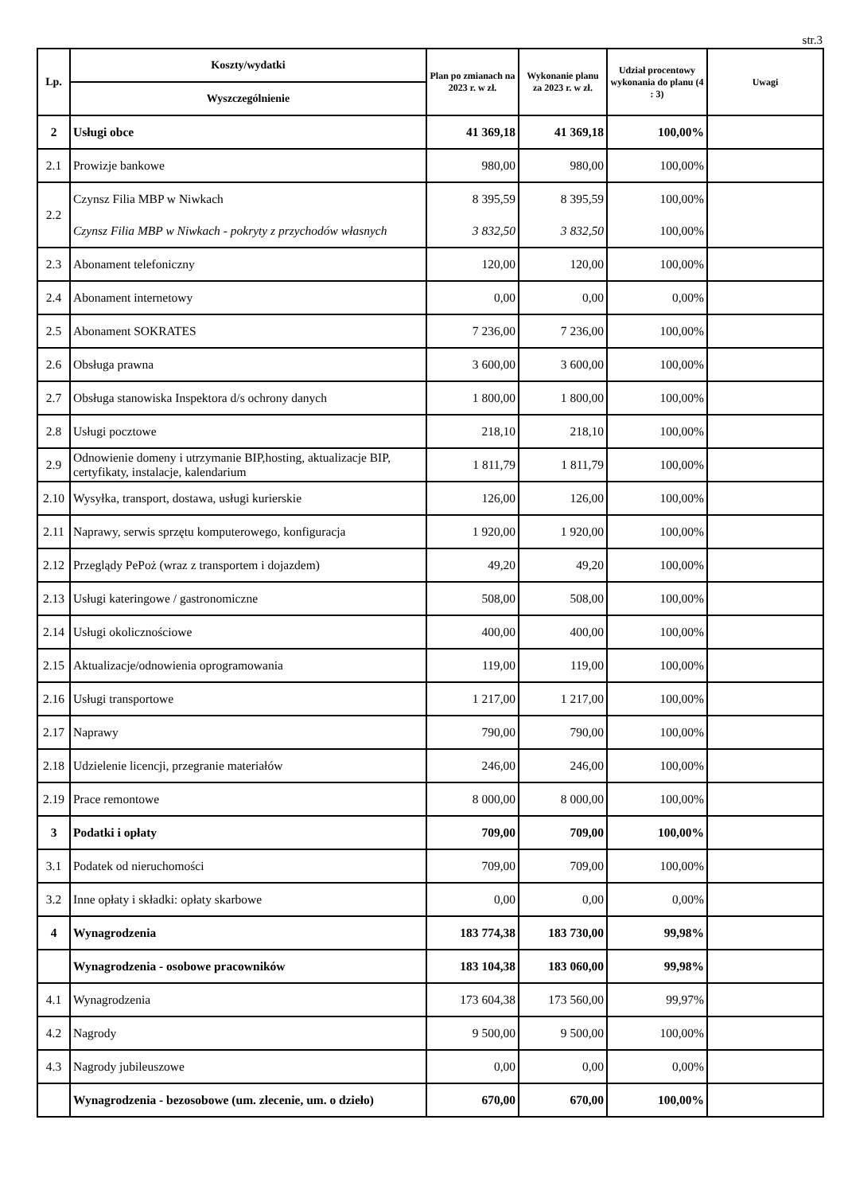str.3
| Lp. | Koszty/wydatki | Plan po zmianach na 2023 r. w zł. | Wykonanie planu za 2023 r. w zł. | Udział procentowy wykonania do planu (4 : 3) | Uwagi |
| --- | --- | --- | --- | --- | --- |
| | Wyszczególnienie | | | | |
| 2 | Usługi obce | 41 369,18 | 41 369,18 | 100,00% | |
| 2.1 | Prowizje bankowe | 980,00 | 980,00 | 100,00% | |
| 2.2 | Czynsz Filia MBP w Niwkach | 8 395,59 | 8 395,59 | 100,00% | |
| | Czynsz Filia MBP w Niwkach - pokryty z przychodów własnych | 3 832,50 | 3 832,50 | 100,00% | |
| 2.3 | Abonament telefoniczny | 120,00 | 120,00 | 100,00% | |
| 2.4 | Abonament internetowy | 0,00 | 0,00 | 0,00% | |
| 2.5 | Abonament SOKRATES | 7 236,00 | 7 236,00 | 100,00% | |
| 2.6 | Obsługa prawna | 3 600,00 | 3 600,00 | 100,00% | |
| 2.7 | Obsługa stanowiska Inspektora d/s ochrony danych | 1 800,00 | 1 800,00 | 100,00% | |
| 2.8 | Usługi pocztowe | 218,10 | 218,10 | 100,00% | |
| 2.9 | Odnowienie domeny i utrzymanie BIP,hosting, aktualizacje BIP, certyfikaty, instalacje, kalendarium | 1 811,79 | 1 811,79 | 100,00% | |
| 2.10 | Wysyłka, transport, dostawa, usługi kurierskie | 126,00 | 126,00 | 100,00% | |
| 2.11 | Naprawy, serwis sprzętu komputerowego, konfiguracja | 1 920,00 | 1 920,00 | 100,00% | |
| 2.12 | Przeglądy PePoż (wraz z transportem i dojazdem) | 49,20 | 49,20 | 100,00% | |
| 2.13 | Usługi kateringowe / gastronomiczne | 508,00 | 508,00 | 100,00% | |
| 2.14 | Usługi okolicznościowe | 400,00 | 400,00 | 100,00% | |
| 2.15 | Aktualizacje/odnowienia oprogramowania | 119,00 | 119,00 | 100,00% | |
| 2.16 | Usługi transportowe | 1 217,00 | 1 217,00 | 100,00% | |
| 2.17 | Naprawy | 790,00 | 790,00 | 100,00% | |
| 2.18 | Udzielenie licencji, przegranie materiałów | 246,00 | 246,00 | 100,00% | |
| 2.19 | Prace remontowe | 8 000,00 | 8 000,00 | 100,00% | |
| 3 | Podatki i opłaty | 709,00 | 709,00 | 100,00% | |
| 3.1 | Podatek od nieruchomości | 709,00 | 709,00 | 100,00% | |
| 3.2 | Inne opłaty i składki: opłaty skarbowe | 0,00 | 0,00 | 0,00% | |
| 4 | Wynagrodzenia | 183 774,38 | 183 730,00 | 99,98% | |
| | Wynagrodzenia - osobowe pracowników | 183 104,38 | 183 060,00 | 99,98% | |
| 4.1 | Wynagrodzenia | 173 604,38 | 173 560,00 | 99,97% | |
| 4.2 | Nagrody | 9 500,00 | 9 500,00 | 100,00% | |
| 4.3 | Nagrody jubileuszowe | 0,00 | 0,00 | 0,00% | |
| | Wynagrodzenia - bezosobowe (um. zlecenie, um. o dzieło) | 670,00 | 670,00 | 100,00% | |